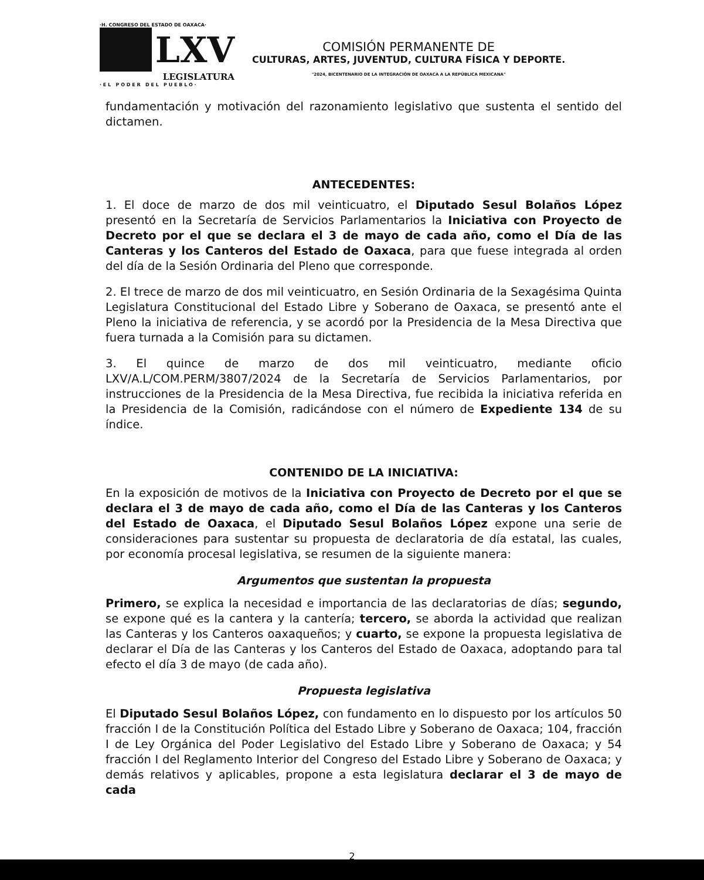·H. CONGRESO DEL ESTADO DE OAXACA·
LXV
LEGISLATURA
· E L P O D E R D E L P U E B L O ·
COMISIÓN PERMANENTE DE
CULTURAS, ARTES, JUVENTUD, CULTURA FÍSICA Y DEPORTE.
"2024, BICENTENARIO DE LA INTEGRACIÓN DE OAXACA A LA REPÚBLICA MEXICANA"
fundamentación y motivación del razonamiento legislativo que sustenta el sentido del dictamen.
ANTECEDENTES:
1. El doce de marzo de dos mil veinticuatro, el Diputado Sesul Bolaños López presentó en la Secretaría de Servicios Parlamentarios la Iniciativa con Proyecto de Decreto por el que se declara el 3 de mayo de cada año, como el Día de las Canteras y los Canteros del Estado de Oaxaca, para que fuese integrada al orden del día de la Sesión Ordinaria del Pleno que corresponde.
2. El trece de marzo de dos mil veinticuatro, en Sesión Ordinaria de la Sexagésima Quinta Legislatura Constitucional del Estado Libre y Soberano de Oaxaca, se presentó ante el Pleno la iniciativa de referencia, y se acordó por la Presidencia de la Mesa Directiva que fuera turnada a la Comisión para su dictamen.
3. El quince de marzo de dos mil veinticuatro, mediante oficio LXV/A.L/COM.PERM/3807/2024 de la Secretaría de Servicios Parlamentarios, por instrucciones de la Presidencia de la Mesa Directiva, fue recibida la iniciativa referida en la Presidencia de la Comisión, radicándose con el número de Expediente 134 de su índice.
CONTENIDO DE LA INICIATIVA:
En la exposición de motivos de la Iniciativa con Proyecto de Decreto por el que se declara el 3 de mayo de cada año, como el Día de las Canteras y los Canteros del Estado de Oaxaca, el Diputado Sesul Bolaños López expone una serie de consideraciones para sustentar su propuesta de declaratoria de día estatal, las cuales, por economía procesal legislativa, se resumen de la siguiente manera:
Argumentos que sustentan la propuesta
Primero, se explica la necesidad e importancia de las declaratorias de días; segundo, se expone qué es la cantera y la cantería; tercero, se aborda la actividad que realizan las Canteras y los Canteros oaxaqueños; y cuarto, se expone la propuesta legislativa de declarar el Día de las Canteras y los Canteros del Estado de Oaxaca, adoptando para tal efecto el día 3 de mayo (de cada año).
Propuesta legislativa
El Diputado Sesul Bolaños López, con fundamento en lo dispuesto por los artículos 50 fracción I de la Constitución Política del Estado Libre y Soberano de Oaxaca; 104, fracción I de Ley Orgánica del Poder Legislativo del Estado Libre y Soberano de Oaxaca; y 54 fracción I del Reglamento Interior del Congreso del Estado Libre y Soberano de Oaxaca; y demás relativos y aplicables, propone a esta legislatura declarar el 3 de mayo de cada
2